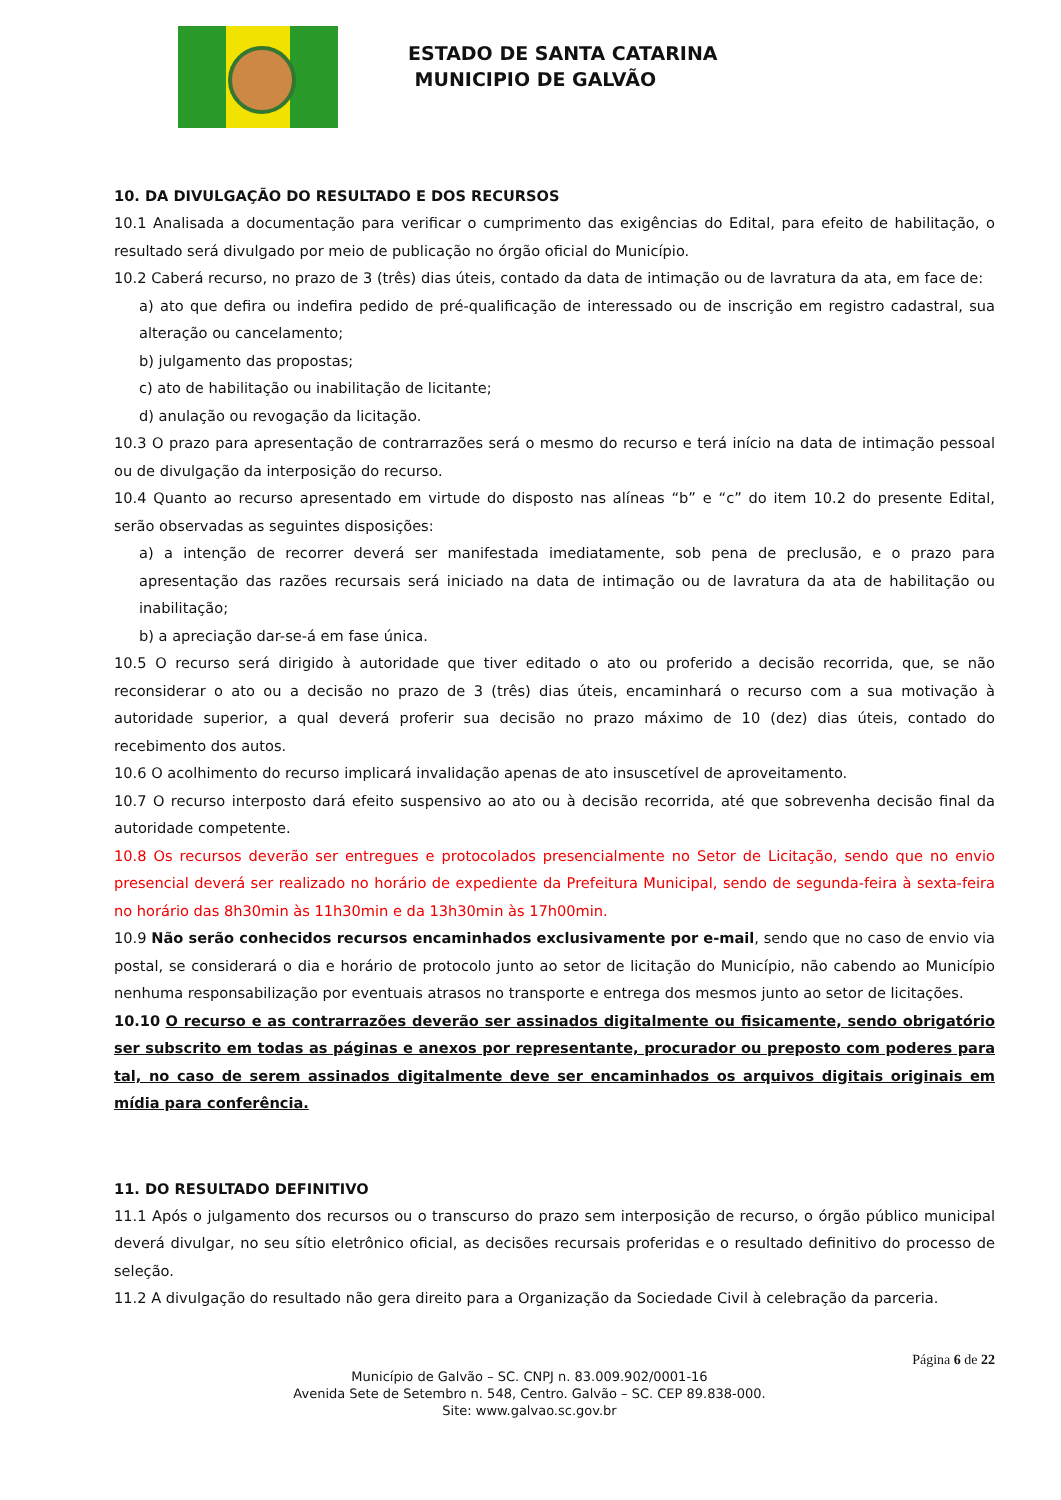ESTADO DE SANTA CATARINA
MUNICIPIO DE GALVÃO
10. DA DIVULGAÇÃO DO RESULTADO E DOS RECURSOS
10.1 Analisada a documentação para verificar o cumprimento das exigências do Edital, para efeito de habilitação, o resultado será divulgado por meio de publicação no órgão oficial do Município.
10.2 Caberá recurso, no prazo de 3 (três) dias úteis, contado da data de intimação ou de lavratura da ata, em face de:
a) ato que defira ou indefira pedido de pré-qualificação de interessado ou de inscrição em registro cadastral, sua alteração ou cancelamento;
b) julgamento das propostas;
c) ato de habilitação ou inabilitação de licitante;
d) anulação ou revogação da licitação.
10.3 O prazo para apresentação de contrarrazões será o mesmo do recurso e terá início na data de intimação pessoal ou de divulgação da interposição do recurso.
10.4 Quanto ao recurso apresentado em virtude do disposto nas alíneas “b” e “c” do item 10.2 do presente Edital, serão observadas as seguintes disposições:
a) a intenção de recorrer deverá ser manifestada imediatamente, sob pena de preclusão, e o prazo para apresentação das razões recursais será iniciado na data de intimação ou de lavratura da ata de habilitação ou inabilitação;
b) a apreciação dar-se-á em fase única.
10.5 O recurso será dirigido à autoridade que tiver editado o ato ou proferido a decisão recorrida, que, se não reconsiderar o ato ou a decisão no prazo de 3 (três) dias úteis, encaminhará o recurso com a sua motivação à autoridade superior, a qual deverá proferir sua decisão no prazo máximo de 10 (dez) dias úteis, contado do recebimento dos autos.
10.6 O acolhimento do recurso implicará invalidação apenas de ato insuscetível de aproveitamento.
10.7 O recurso interposto dará efeito suspensivo ao ato ou à decisão recorrida, até que sobrevenha decisão final da autoridade competente.
10.8 Os recursos deverão ser entregues e protocolados presencialmente no Setor de Licitação, sendo que no envio presencial deverá ser realizado no horário de expediente da Prefeitura Municipal, sendo de segunda-feira à sexta-feira no horário das 8h30min às 11h30min e da 13h30min às 17h00min.
10.9 Não serão conhecidos recursos encaminhados exclusivamente por e-mail, sendo que no caso de envio via postal, se considerará o dia e horário de protocolo junto ao setor de licitação do Município, não cabendo ao Município nenhuma responsabilização por eventuais atrasos no transporte e entrega dos mesmos junto ao setor de licitações.
10.10 O recurso e as contrarrazões deverão ser assinados digitalmente ou fisicamente, sendo obrigatório ser subscrito em todas as páginas e anexos por representante, procurador ou preposto com poderes para tal, no caso de serem assinados digitalmente deve ser encaminhados os arquivos digitais originais em mídia para conferência.
11. DO RESULTADO DEFINITIVO
11.1 Após o julgamento dos recursos ou o transcurso do prazo sem interposição de recurso, o órgão público municipal deverá divulgar, no seu sítio eletrônico oficial, as decisões recursais proferidas e o resultado definitivo do processo de seleção.
11.2 A divulgação do resultado não gera direito para a Organização da Sociedade Civil à celebração da parceria.
Página 6 de 22
Município de Galvão – SC. CNPJ n. 83.009.902/0001-16
Avenida Sete de Setembro n. 548, Centro. Galvão – SC. CEP 89.838-000.
Site: www.galvao.sc.gov.br